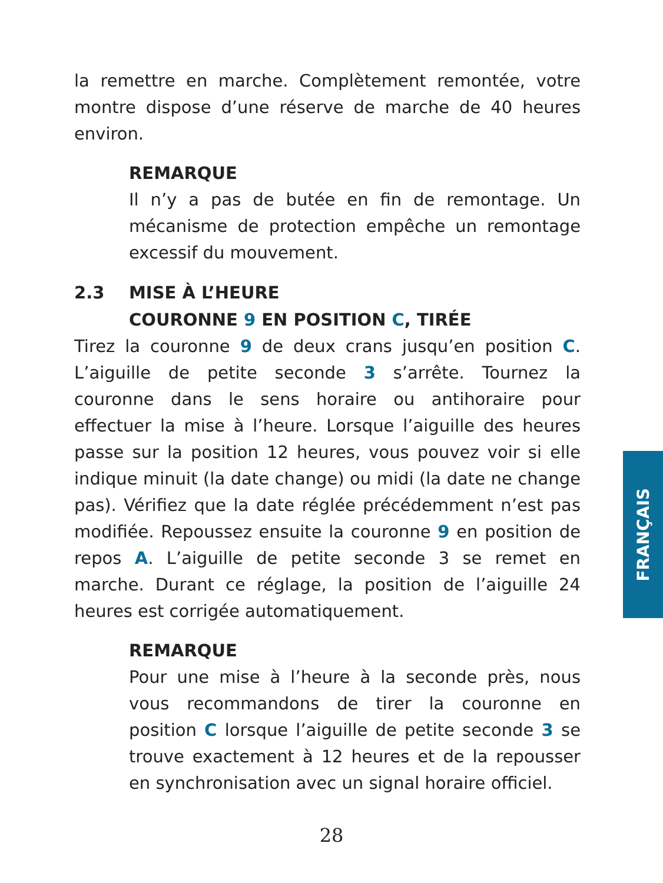la remettre en marche. Complètement remontée, votre montre dispose d’une réserve de marche de 40 heures environ.
REMARQUE
Il n’y a pas de butée en fin de remontage. Un mécanisme de protection empêche un remontage excessif du mouvement.
2.3 MISE À L’HEURE
COURONNE 9 EN POSITION C, TIRÉE
Tirez la couronne 9 de deux crans jusqu’en position C. L’aiguille de petite seconde 3 s’arrête. Tournez la couronne dans le sens horaire ou antihoraire pour effectuer la mise à l’heure. Lorsque l’aiguille des heures passe sur la position 12 heures, vous pouvez voir si elle indique minuit (la date change) ou midi (la date ne change pas). Vérifiez que la date réglée précédemment n’est pas modifiée. Repoussez ensuite la couronne 9 en position de repos A. L’aiguille de petite seconde 3 se remet en marche. Durant ce réglage, la position de l’aiguille 24 heures est corrigée automatiquement.
REMARQUE
Pour une mise à l’heure à la seconde près, nous vous recommandons de tirer la couronne en position C lorsque l’aiguille de petite seconde 3 se trouve exactement à 12 heures et de la repousser en synchronisation avec un signal horaire officiel.
FRANÇAIS
28